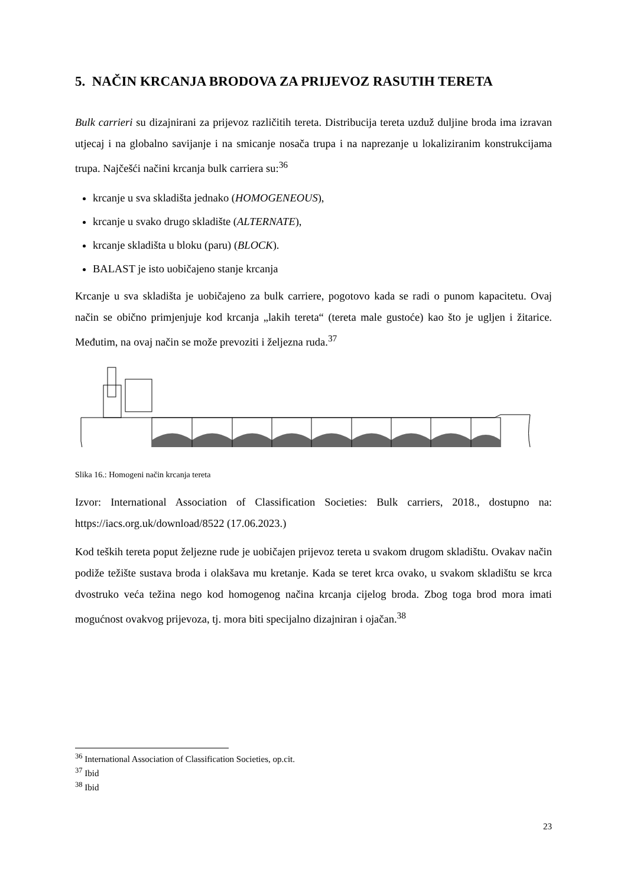5. NAČIN KRCANJA BRODOVA ZA PRIJEVOZ RASUTIH TERETA
Bulk carrieri su dizajnirani za prijevoz različitih tereta. Distribucija tereta uzduž duljine broda ima izravan utjecaj i na globalno savijanje i na smicanje nosača trupa i na naprezanje u lokaliziranim konstrukcijama trupa. Najčešći načini krcanja bulk carriera su:<sup>36</sup>
krcanje u sva skladišta jednako (HOMOGENEOUS),
krcanje u svako drugo skladište (ALTERNATE),
krcanje skladišta u bloku (paru) (BLOCK).
BALAST je isto uobičajeno stanje krcanja
Krcanje u sva skladišta je uobičajeno za bulk carriere, pogotovo kada se radi o punom kapacitetu. Ovaj način se obično primjenjuje kod krcanja „lakih tereta“ (tereta male gustoće) kao što je ugljen i žitarice. Međutim, na ovaj način se može prevoziti i željezna ruda.<sup>37</sup>
Slika 16.: Homogeni način krcanja tereta
Izvor: International Association of Classification Societies: Bulk carriers, 2018., dostupno na: https://iacs.org.uk/download/8522 (17.06.2023.)
Kod teških tereta poput željezne rude je uobičajen prijevoz tereta u svakom drugom skladištu. Ovakav način podiže težište sustava broda i olakšava mu kretanje. Kada se teret krca ovako, u svakom skladištu se krca dvostruko veća težina nego kod homogenog načina krcanja cijelog broda. Zbog toga brod mora imati mogućnost ovakvog prijevoza, tj. mora biti specijalno dizajniran i ojačan.<sup>38</sup>
<sup>36</sup> International Association of Classification Societies, op.cit.
<sup>37</sup> Ibid
<sup>38</sup> Ibid
23